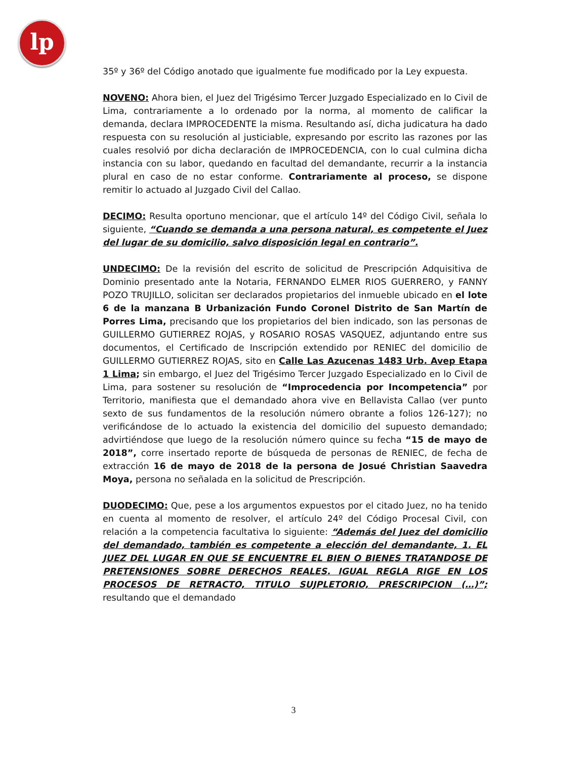lp
35º y 36º del Código anotado que igualmente fue modificado por la Ley expuesta.
NOVENO: Ahora bien, el Juez del Trigésimo Tercer Juzgado Especializado en lo Civil de Lima, contrariamente a lo ordenado por la norma, al momento de calificar la demanda, declara IMPROCEDENTE la misma. Resultando así, dicha judicatura ha dado respuesta con su resolución al justiciable, expresando por escrito las razones por las cuales resolvió por dicha declaración de IMPROCEDENCIA, con lo cual culmina dicha instancia con su labor, quedando en facultad del demandante, recurrir a la instancia plural en caso de no estar conforme. Contrariamente al proceso, se dispone remitir lo actuado al Juzgado Civil del Callao.
DECIMO: Resulta oportuno mencionar, que el artículo 14º del Código Civil, señala lo siguiente, “Cuando se demanda a una persona natural, es competente el Juez del lugar de su domicilio, salvo disposición legal en contrario”.
UNDECIMO: De la revisión del escrito de solicitud de Prescripción Adquisitiva de Dominio presentado ante la Notaria, FERNANDO ELMER RIOS GUERRERO, y FANNY POZO TRUJILLO, solicitan ser declarados propietarios del inmueble ubicado en el lote 6 de la manzana B Urbanización Fundo Coronel Distrito de San Martín de Porres Lima, precisando que los propietarios del bien indicado, son las personas de GUILLERMO GUTIERREZ ROJAS, y ROSARIO ROSAS VASQUEZ, adjuntando entre sus documentos, el Certificado de Inscripción extendido por RENIEC del domicilio de GUILLERMO GUTIERREZ ROJAS, sito en Calle Las Azucenas 1483 Urb. Avep Etapa 1 Lima; sin embargo, el Juez del Trigésimo Tercer Juzgado Especializado en lo Civil de Lima, para sostener su resolución de “Improcedencia por Incompetencia” por Territorio, manifiesta que el demandado ahora vive en Bellavista Callao (ver punto sexto de sus fundamentos de la resolución número obrante a folios 126-127); no verificándose de lo actuado la existencia del domicilio del supuesto demandado; advirtiéndose que luego de la resolución número quince su fecha “15 de mayo de 2018”, corre insertado reporte de búsqueda de personas de RENIEC, de fecha de extracción 16 de mayo de 2018 de la persona de Josué Christian Saavedra Moya, persona no señalada en la solicitud de Prescripción.
DUODECIMO: Que, pese a los argumentos expuestos por el citado Juez, no ha tenido en cuenta al momento de resolver, el artículo 24º del Código Procesal Civil, con relación a la competencia facultativa lo siguiente: “Además del Juez del domicilio del demandado, también es competente a elección del demandante, 1. EL JUEZ DEL LUGAR EN QUE SE ENCUENTRE EL BIEN O BIENES TRATANDOSE DE PRETENSIONES SOBRE DERECHOS REALES. IGUAL REGLA RIGE EN LOS PROCESOS DE RETRACTO, TITULO SUJPLETORIO, PRESCRIPCION (…)”; resultando que el demandado
3